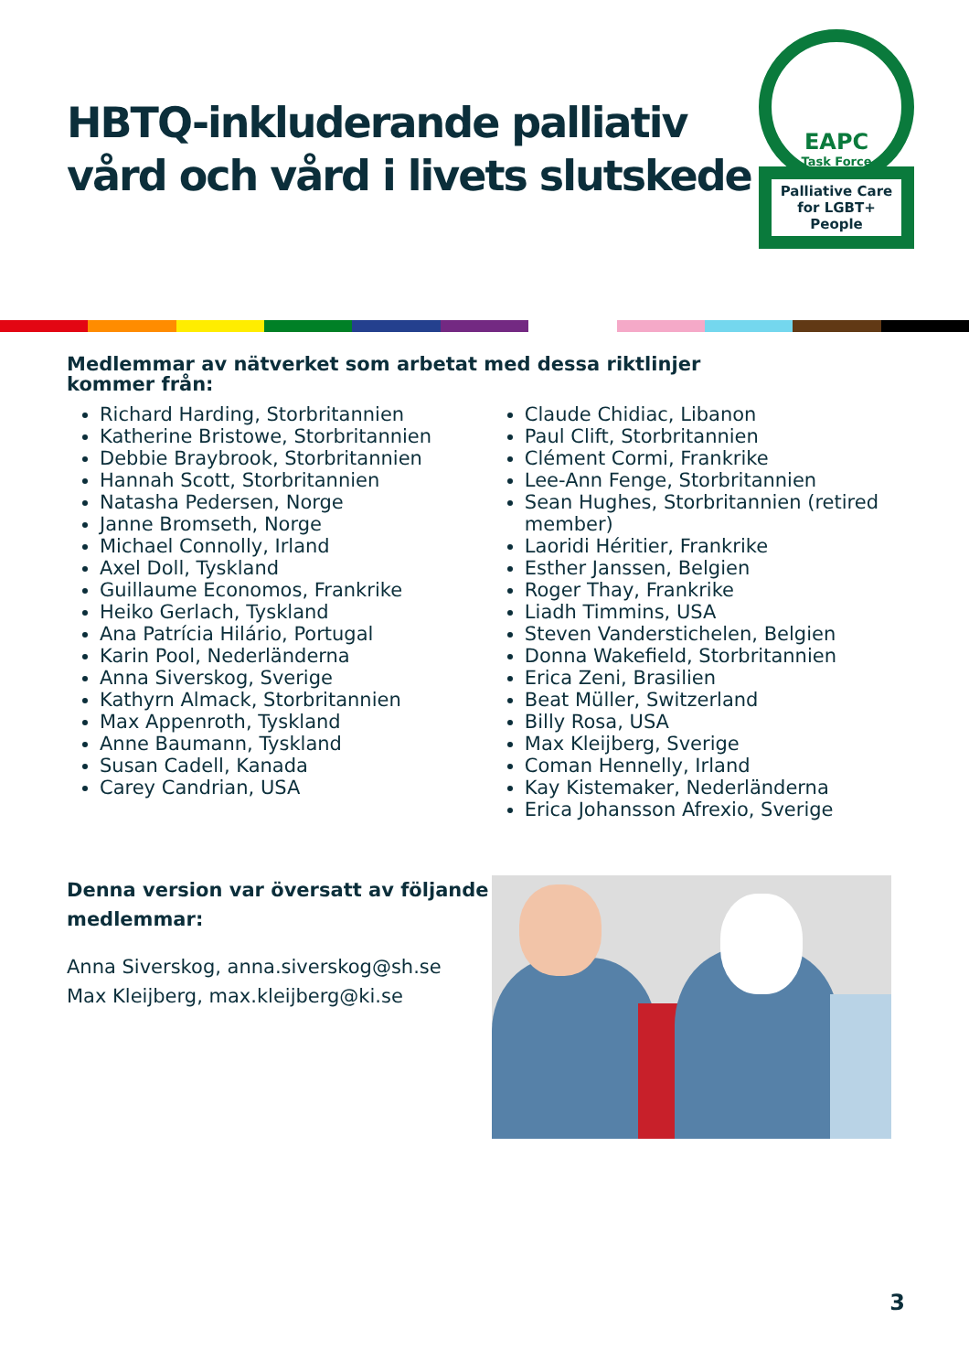HBTQ-inkluderande palliativ vård och vård i livets slutskede
EAPC
Task Force
Palliative Care for LGBT+ People
Medlemmar av nätverket som arbetat med dessa riktlinjer kommer från:
Richard Harding, Storbritannien
Katherine Bristowe, Storbritannien
Debbie Braybrook, Storbritannien
Hannah Scott, Storbritannien
Natasha Pedersen, Norge
Janne Bromseth, Norge
Michael Connolly, Irland
Axel Doll, Tyskland
Guillaume Economos, Frankrike
Heiko Gerlach, Tyskland
Ana Patrícia Hilário, Portugal
Karin Pool, Nederländerna
Anna Siverskog, Sverige
Kathyrn Almack, Storbritannien
Max Appenroth, Tyskland
Anne Baumann, Tyskland
Susan Cadell, Kanada
Carey Candrian, USA
Claude Chidiac, Libanon
Paul Clift, Storbritannien
Clément Cormi, Frankrike
Lee-Ann Fenge, Storbritannien
Sean Hughes, Storbritannien (retired member)
Laoridi Héritier, Frankrike
Esther Janssen, Belgien
Roger Thay, Frankrike
Liadh Timmins, USA
Steven Vanderstichelen, Belgien
Donna Wakefield, Storbritannien
Erica Zeni, Brasilien
Beat Müller, Switzerland
Billy Rosa, USA
Max Kleijberg, Sverige
Coman Hennelly, Irland
Kay Kistemaker, Nederländerna
Erica Johansson Afrexio, Sverige
Denna version var översatt av följande medlemmar:
Anna Siverskog, anna.siverskog@sh.se
Max Kleijberg, max.kleijberg@ki.se
3